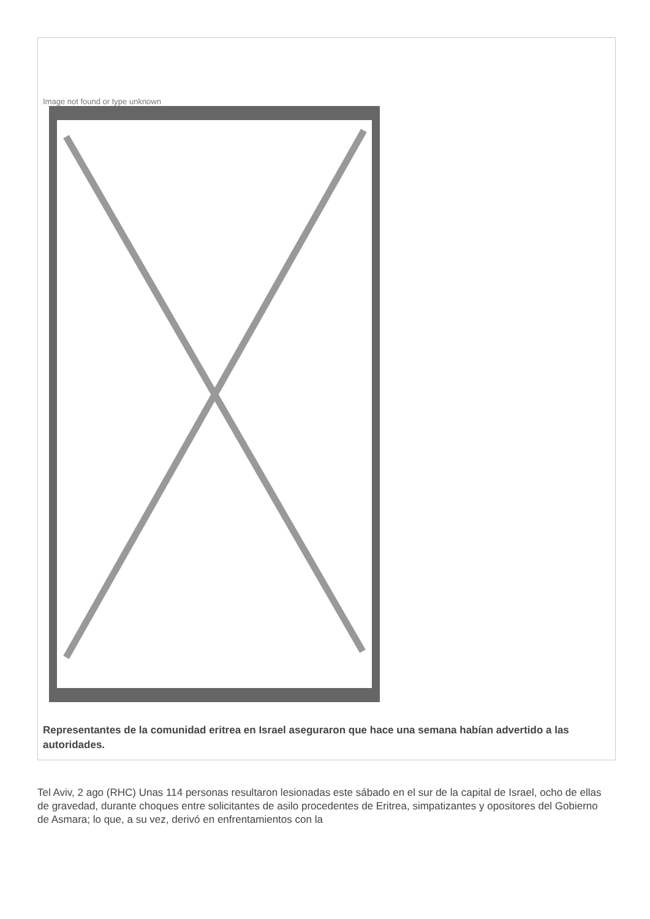Image not found or type unknown
Representantes de la comunidad eritrea en Israel aseguraron que hace una semana habían advertido a las autoridades.
Tel Aviv, 2 ago (RHC) Unas 114 personas resultaron lesionadas este sábado en el sur de la capital de Israel, ocho de ellas de gravedad, durante choques entre solicitantes de asilo procedentes de Eritrea, simpatizantes y opositores del Gobierno de Asmara; lo que, a su vez, derivó en enfrentamientos con la